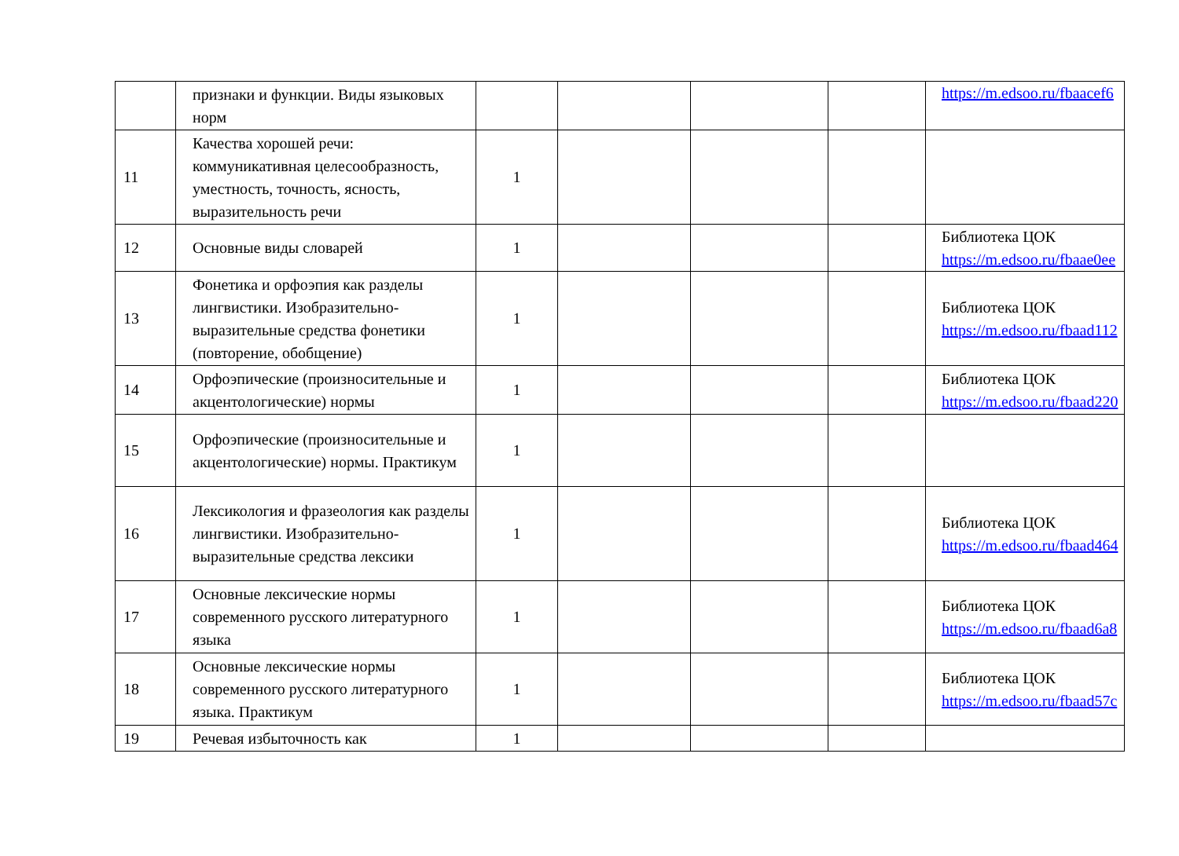| | признаки и функции. Виды языковых норм | | | | | https://m.edsoo.ru/fbaacef6 |
| 11 | Качества хорошей речи: коммуникативная целесообразность, уместность, точность, ясность, выразительность речи | 1 | | | | |
| 12 | Основные виды словарей | 1 | | | | Библиотека ЦОК https://m.edsoo.ru/fbaae0ee |
| 13 | Фонетика и орфоэпия как разделы лингвистики. Изобразительно-выразительные средства фонетики (повторение, обобщение) | 1 | | | | Библиотека ЦОК https://m.edsoo.ru/fbaad112 |
| 14 | Орфоэпические (произносительные и акцентологические) нормы | 1 | | | | Библиотека ЦОК https://m.edsoo.ru/fbaad220 |
| 15 | Орфоэпические (произносительные и акцентологические) нормы. Практикум | 1 | | | | |
| 16 | Лексикология и фразеология как разделы лингвистики. Изобразительно-выразительные средства лексики | 1 | | | | Библиотека ЦОК https://m.edsoo.ru/fbaad464 |
| 17 | Основные лексические нормы современного русского литературного языка | 1 | | | | Библиотека ЦОК https://m.edsoo.ru/fbaad6a8 |
| 18 | Основные лексические нормы современного русского литературного языка. Практикум | 1 | | | | Библиотека ЦОК https://m.edsoo.ru/fbaad57c |
| 19 | Речевая избыточность как | 1 | | | | |